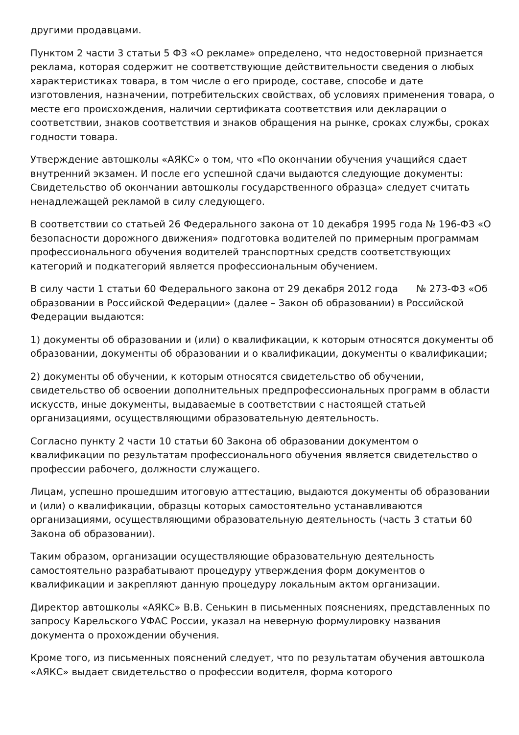другими продавцами.
Пунктом 2 части 3 статьи 5 ФЗ «О рекламе» определено, что недостоверной признается реклама, которая содержит не соответствующие действительности сведения о любых характеристиках товара, в том числе о его природе, составе, способе и дате изготовления, назначении, потребительских свойствах, об условиях применения товара, о месте его происхождения, наличии сертификата соответствия или декларации о соответствии, знаков соответствия и знаков обращения на рынке, сроках службы, сроках годности товара.
Утверждение автошколы «АЯКС» о том, что «По окончании обучения учащийся сдает внутренний экзамен. И после его успешной сдачи выдаются следующие документы: Свидетельство об окончании автошколы государственного образца» следует считать ненадлежащей рекламой в силу следующего.
В соответствии со статьей 26 Федерального закона от 10 декабря 1995 года № 196-ФЗ «О безопасности дорожного движения» подготовка водителей по примерным программам профессионального обучения водителей транспортных средств соответствующих категорий и подкатегорий является профессиональным обучением.
В силу части 1 статьи 60 Федерального закона от 29 декабря 2012 года № 273-ФЗ «Об образовании в Российской Федерации» (далее – Закон об образовании) в Российской Федерации выдаются:
1) документы об образовании и (или) о квалификации, к которым относятся документы об образовании, документы об образовании и о квалификации, документы о квалификации;
2) документы об обучении, к которым относятся свидетельство об обучении, свидетельство об освоении дополнительных предпрофессиональных программ в области искусств, иные документы, выдаваемые в соответствии с настоящей статьей организациями, осуществляющими образовательную деятельность.
Согласно пункту 2 части 10 статьи 60 Закона об образовании документом о квалификации по результатам профессионального обучения является свидетельство о профессии рабочего, должности служащего.
Лицам, успешно прошедшим итоговую аттестацию, выдаются документы об образовании и (или) о квалификации, образцы которых самостоятельно устанавливаются организациями, осуществляющими образовательную деятельность (часть 3 статьи 60 Закона об образовании).
Таким образом, организации осуществляющие образовательную деятельность самостоятельно разрабатывают процедуру утверждения форм документов о квалификации и закрепляют данную процедуру локальным актом организации.
Директор автошколы «АЯКС» В.В. Сенькин в письменных пояснениях, представленных по запросу Карельского УФАС России, указал на неверную формулировку названия документа о прохождении обучения.
Кроме того, из письменных пояснений следует, что по результатам обучения автошкола «АЯКС» выдает свидетельство о профессии водителя, форма которого